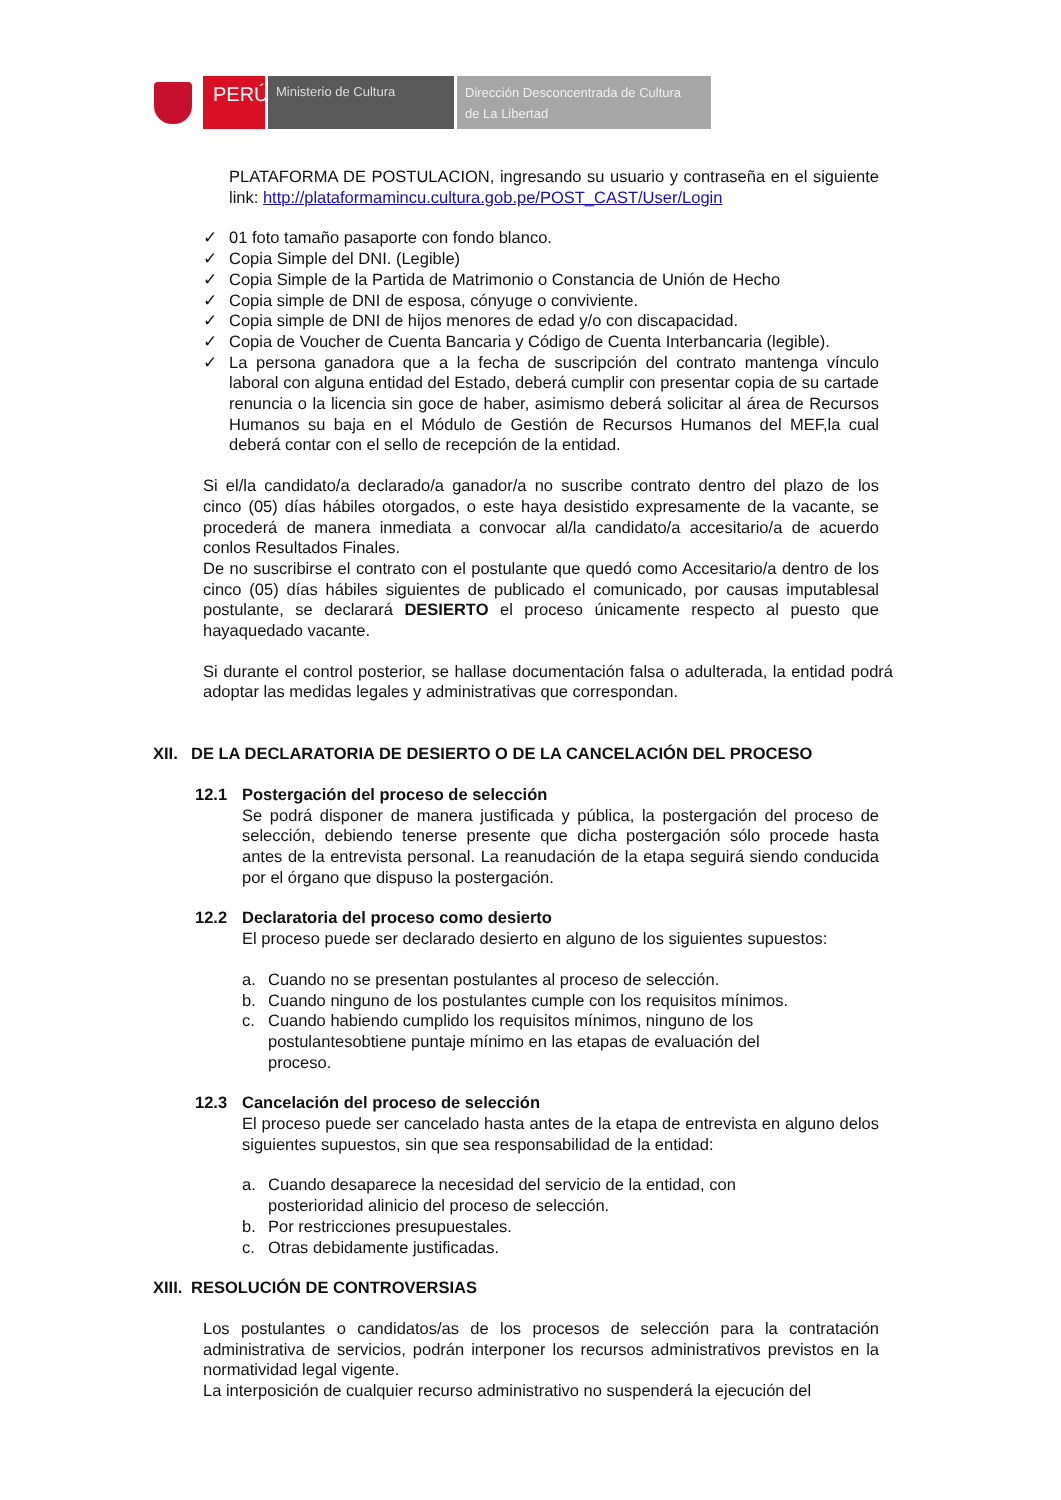PERÚ
Ministerio de Cultura
Dirección Desconcentrada de Cultura
de La Libertad
PLATAFORMA DE POSTULACION, ingresando su usuario y contraseña en el siguiente link: http://plataformamincu.cultura.gob.pe/POST_CAST/User/Login
✓ 01 foto tamaño pasaporte con fondo blanco.
✓ Copia Simple del DNI. (Legible)
✓ Copia Simple de la Partida de Matrimonio o Constancia de Unión de Hecho
✓ Copia simple de DNI de esposa, cónyuge o conviviente.
✓ Copia simple de DNI de hijos menores de edad y/o con discapacidad.
✓ Copia de Voucher de Cuenta Bancaria y Código de Cuenta Interbancaria (legible).
✓ La persona ganadora que a la fecha de suscripción del contrato mantenga vínculo laboral con alguna entidad del Estado, deberá cumplir con presentar copia de su cartade renuncia o la licencia sin goce de haber, asimismo deberá solicitar al área de Recursos Humanos su baja en el Módulo de Gestión de Recursos Humanos del MEF,la cual deberá contar con el sello de recepción de la entidad.
Si el/la candidato/a declarado/a ganador/a no suscribe contrato dentro del plazo de los cinco (05) días hábiles otorgados, o este haya desistido expresamente de la vacante, se procederá de manera inmediata a convocar al/la candidato/a accesitario/a de acuerdo conlos Resultados Finales.
De no suscribirse el contrato con el postulante que quedó como Accesitario/a dentro de los cinco (05) días hábiles siguientes de publicado el comunicado, por causas imputablesal postulante, se declarará DESIERTO el proceso únicamente respecto al puesto que hayaquedado vacante.
Si durante el control posterior, se hallase documentación falsa o adulterada, la entidad podrá adoptar las medidas legales y administrativas que correspondan.
XII. DE LA DECLARATORIA DE DESIERTO O DE LA CANCELACIÓN DEL PROCESO
12.1 Postergación del proceso de selección
Se podrá disponer de manera justificada y pública, la postergación del proceso de selección, debiendo tenerse presente que dicha postergación sólo procede hasta antes de la entrevista personal. La reanudación de la etapa seguirá siendo conducida por el órgano que dispuso la postergación.
12.2 Declaratoria del proceso como desierto
El proceso puede ser declarado desierto en alguno de los siguientes supuestos:
a. Cuando no se presentan postulantes al proceso de selección.
b. Cuando ninguno de los postulantes cumple con los requisitos mínimos.
c. Cuando habiendo cumplido los requisitos mínimos, ninguno de los postulantesobtiene puntaje mínimo en las etapas de evaluación del proceso.
12.3 Cancelación del proceso de selección
El proceso puede ser cancelado hasta antes de la etapa de entrevista en alguno delos siguientes supuestos, sin que sea responsabilidad de la entidad:
a. Cuando desaparece la necesidad del servicio de la entidad, con posterioridad alinicio del proceso de selección.
b. Por restricciones presupuestales.
c. Otras debidamente justificadas.
XIII. RESOLUCIÓN DE CONTROVERSIAS
Los postulantes o candidatos/as de los procesos de selección para la contratación administrativa de servicios, podrán interponer los recursos administrativos previstos en la normatividad legal vigente.
La interposición de cualquier recurso administrativo no suspenderá la ejecución del